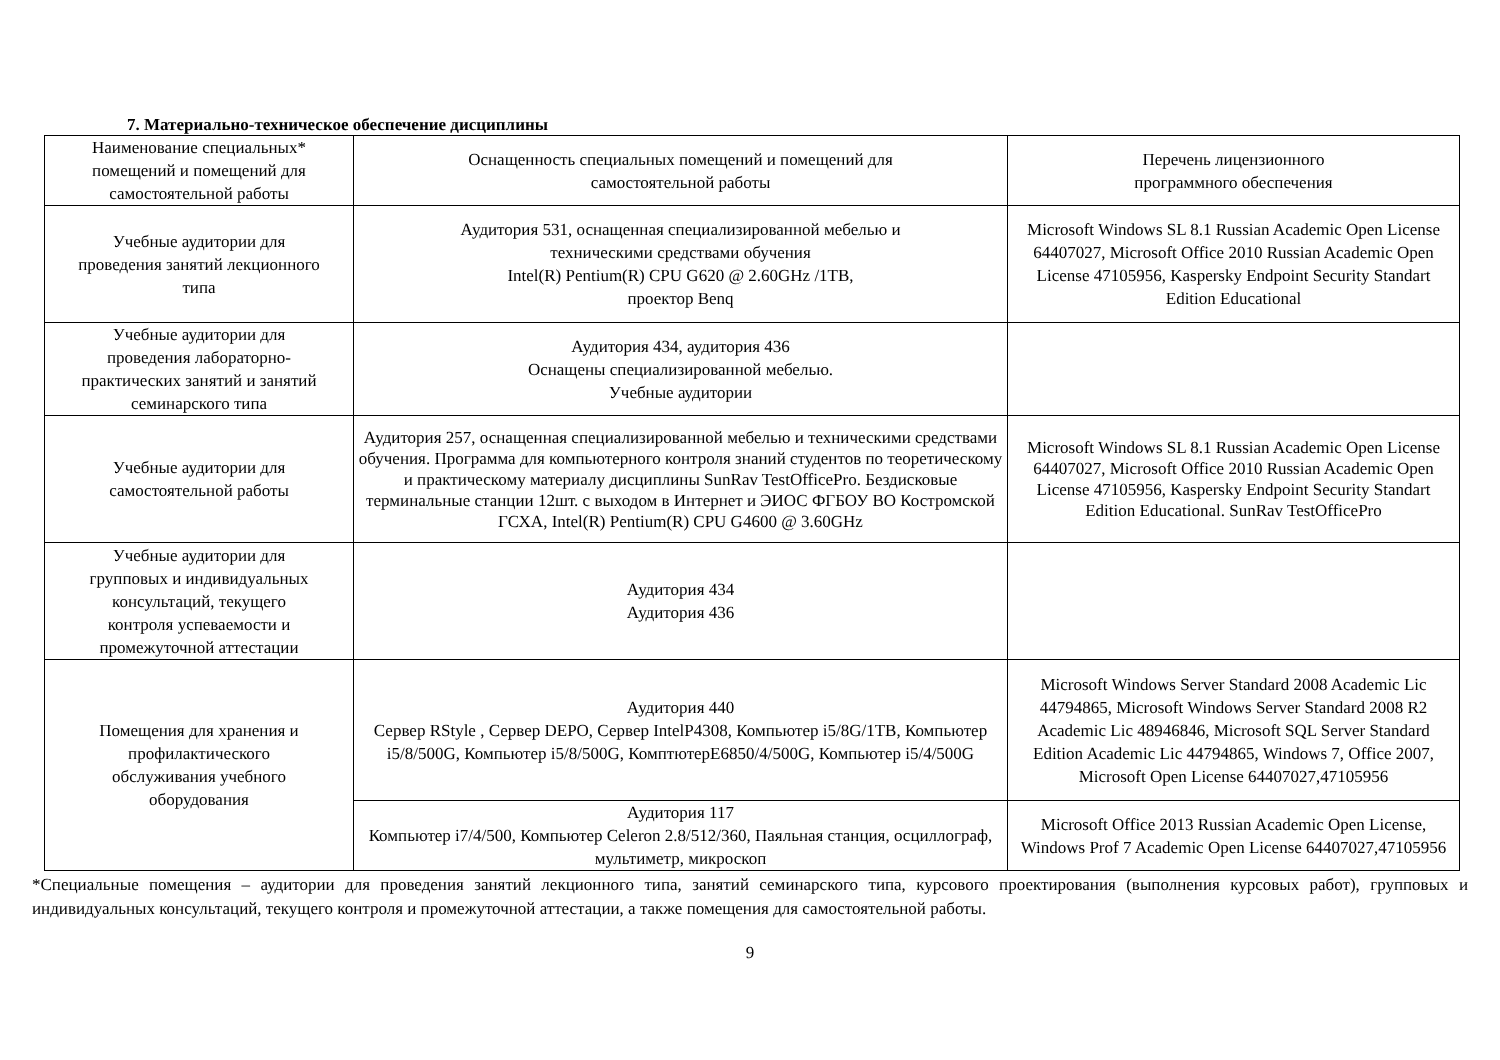7. Материально-техническое обеспечение дисциплины
| Наименование специальных* помещений и помещений для самостоятельной работы | Оснащенность специальных помещений и помещений для самостоятельной работы | Перечень лицензионного программного обеспечения |
| --- | --- | --- |
| Учебные аудитории для проведения занятий лекционного типа | Аудитория 531, оснащенная специализированной мебелью и техническими средствами обучения Intel(R) Pentium(R) CPU G620 @ 2.60GHz /1TB, проектор Benq | Microsoft Windows SL 8.1 Russian Academic Open License 64407027, Microsoft Office 2010 Russian Academic Open License 47105956, Kaspersky Endpoint Security Standart Edition Educational |
| Учебные аудитории для проведения лабораторно- практических занятий и занятий семинарского типа | Аудитория 434, аудитория 436 Оснащены специализированной мебелью. Учебные аудитории | |
| Учебные аудитории для самостоятельной работы | Аудитория 257, оснащенная специализированной мебелью и техническими средствами обучения. Программа для компьютерного контроля знаний студентов по теоретическому и практическому материалу дисциплины SunRav TestOfficePro. Бездисковые терминальные станции 12шт. с выходом в Интернет и ЭИОС ФГБОУ ВО Костромской ГСХА, Intel(R) Pentium(R) CPU G4600 @ 3.60GHz | Microsoft Windows SL 8.1 Russian Academic Open License 64407027, Microsoft Office 2010 Russian Academic Open License 47105956, Kaspersky Endpoint Security Standart Edition Educational. SunRav TestOfficePro |
| Учебные аудитории для групповых и индивидуальных консультаций, текущего контроля успеваемости и промежуточной аттестации | Аудитория 434 Аудитория 436 | |
| Помещения для хранения и профилактического обслуживания учебного оборудования | Аудитория 440 Сервер RStyle , Сервер DEPO, Сервер IntelP4308, Компьютер i5/8G/1TB, Компьютер i5/8/500G, Компьютер i5/8/500G, КомптютерE6850/4/500G, Компьютер i5/4/500G | Microsoft Windows Server Standard 2008 Academic Lic 44794865, Microsoft Windows Server Standard 2008 R2 Academic Lic 48946846, Microsoft SQL Server Standard Edition Academic Lic 44794865, Windows 7, Office 2007, Microsoft Open License 64407027,47105956 |
| | Аудитория 117 Компьютер i7/4/500, Компьютер Celeron 2.8/512/360, Паяльная станция, осциллограф, мультиметр, микроскоп | Microsoft Office 2013 Russian Academic Open License, Windows Prof 7 Academic Open License 64407027,47105956 |
*Специальные помещения – аудитории для проведения занятий лекционного типа, занятий семинарского типа, курсового проектирования (выполнения курсовых работ), групповых и индивидуальных консультаций, текущего контроля и промежуточной аттестации, а также помещения для самостоятельной работы.
9